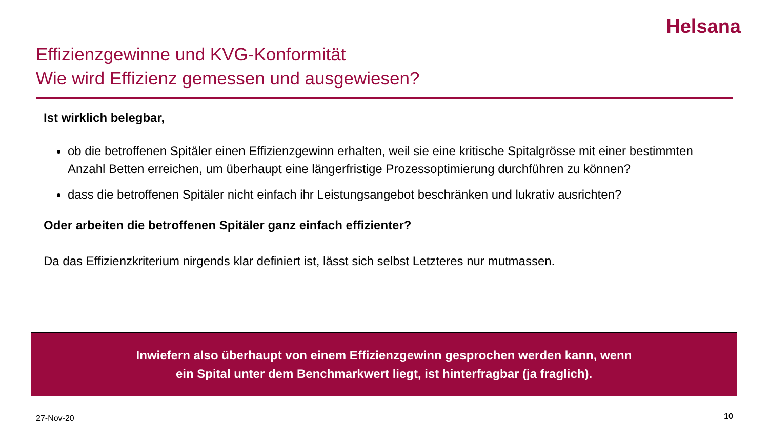Helsana
Effizienzgewinne und KVG-Konformität
Wie wird Effizienz gemessen und ausgewiesen?
Ist wirklich belegbar,
ob die betroffenen Spitäler einen Effizienzgewinn erhalten, weil sie eine kritische Spitalgrösse mit einer bestimmten Anzahl Betten erreichen, um überhaupt eine längerfristige Prozessoptimierung durchführen zu können?
dass die betroffenen Spitäler nicht einfach ihr Leistungsangebot beschränken und lukrativ ausrichten?
Oder arbeiten die betroffenen Spitäler ganz einfach effizienter?
Da das Effizienzkriterium nirgends klar definiert ist, lässt sich selbst Letzteres nur mutmassen.
Inwiefern also überhaupt von einem Effizienzgewinn gesprochen werden kann, wenn
ein Spital unter dem Benchmarkwert liegt, ist hinterfragbar (ja fraglich).
27-Nov-20 10